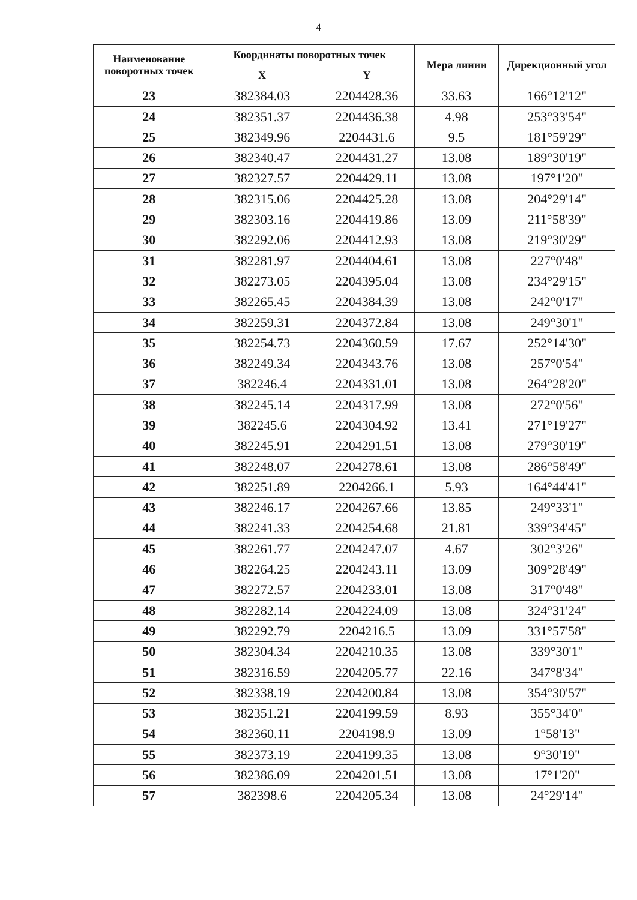4
| Наименование поворотных точек | Координаты поворотных точек | | Мера линии | Дирекционный угол |
| --- | --- | --- | --- | --- |
| | X | Y | | |
| 23 | 382384.03 | 2204428.36 | 33.63 | 166°12'12" |
| 24 | 382351.37 | 2204436.38 | 4.98 | 253°33'54" |
| 25 | 382349.96 | 2204431.6 | 9.5 | 181°59'29" |
| 26 | 382340.47 | 2204431.27 | 13.08 | 189°30'19" |
| 27 | 382327.57 | 2204429.11 | 13.08 | 197°1'20" |
| 28 | 382315.06 | 2204425.28 | 13.08 | 204°29'14" |
| 29 | 382303.16 | 2204419.86 | 13.09 | 211°58'39" |
| 30 | 382292.06 | 2204412.93 | 13.08 | 219°30'29" |
| 31 | 382281.97 | 2204404.61 | 13.08 | 227°0'48" |
| 32 | 382273.05 | 2204395.04 | 13.08 | 234°29'15" |
| 33 | 382265.45 | 2204384.39 | 13.08 | 242°0'17" |
| 34 | 382259.31 | 2204372.84 | 13.08 | 249°30'1" |
| 35 | 382254.73 | 2204360.59 | 17.67 | 252°14'30" |
| 36 | 382249.34 | 2204343.76 | 13.08 | 257°0'54" |
| 37 | 382246.4 | 2204331.01 | 13.08 | 264°28'20" |
| 38 | 382245.14 | 2204317.99 | 13.08 | 272°0'56" |
| 39 | 382245.6 | 2204304.92 | 13.41 | 271°19'27" |
| 40 | 382245.91 | 2204291.51 | 13.08 | 279°30'19" |
| 41 | 382248.07 | 2204278.61 | 13.08 | 286°58'49" |
| 42 | 382251.89 | 2204266.1 | 5.93 | 164°44'41" |
| 43 | 382246.17 | 2204267.66 | 13.85 | 249°33'1" |
| 44 | 382241.33 | 2204254.68 | 21.81 | 339°34'45" |
| 45 | 382261.77 | 2204247.07 | 4.67 | 302°3'26" |
| 46 | 382264.25 | 2204243.11 | 13.09 | 309°28'49" |
| 47 | 382272.57 | 2204233.01 | 13.08 | 317°0'48" |
| 48 | 382282.14 | 2204224.09 | 13.08 | 324°31'24" |
| 49 | 382292.79 | 2204216.5 | 13.09 | 331°57'58" |
| 50 | 382304.34 | 2204210.35 | 13.08 | 339°30'1" |
| 51 | 382316.59 | 2204205.77 | 22.16 | 347°8'34" |
| 52 | 382338.19 | 2204200.84 | 13.08 | 354°30'57" |
| 53 | 382351.21 | 2204199.59 | 8.93 | 355°34'0" |
| 54 | 382360.11 | 2204198.9 | 13.09 | 1°58'13" |
| 55 | 382373.19 | 2204199.35 | 13.08 | 9°30'19" |
| 56 | 382386.09 | 2204201.51 | 13.08 | 17°1'20" |
| 57 | 382398.6 | 2204205.34 | 13.08 | 24°29'14" |